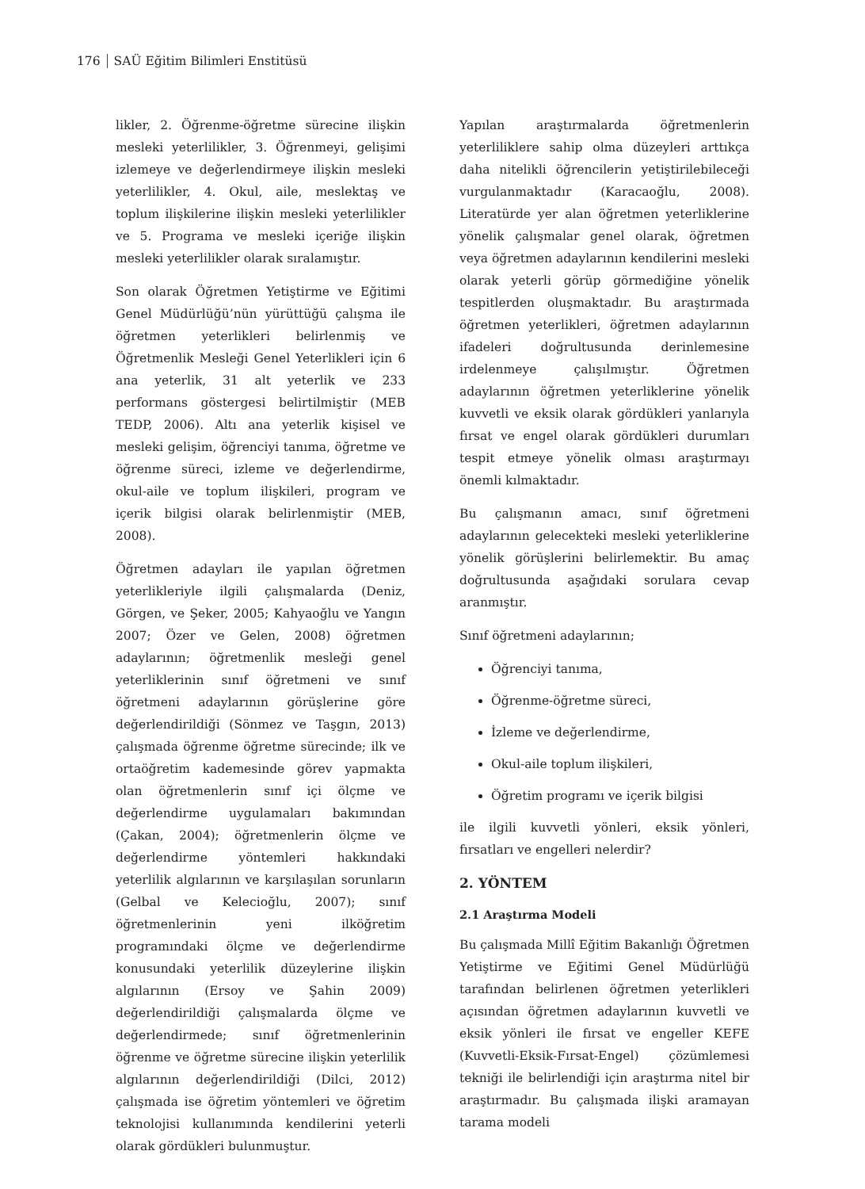176 SAÜ Eğitim Bilimleri Enstitüsü
likler, 2. Öğrenme-öğretme sürecine ilişkin mesleki yeterlilikler, 3. Öğrenmeyi, gelişimi izlemeye ve değerlendirmeye ilişkin mesleki yeterlilikler, 4. Okul, aile, meslektaş ve toplum ilişkilerine ilişkin mesleki yeterlilikler ve 5. Programa ve mesleki içeriğe ilişkin mesleki yeterlilikler olarak sıralamıştır.
Son olarak Öğretmen Yetiştirme ve Eğitimi Genel Müdürlüğü’nün yürüttüğü çalışma ile öğretmen yeterlikleri belirlenmiş ve Öğretmenlik Mesleği Genel Yeterlikleri için 6 ana yeterlik, 31 alt yeterlik ve 233 performans göstergesi belirtilmiştir (MEB TEDP, 2006). Altı ana yeterlik kişisel ve mesleki gelişim, öğrenciyi tanıma, öğretme ve öğrenme süreci, izleme ve değerlendirme, okul-aile ve toplum ilişkileri, program ve içerik bilgisi olarak belirlenmiştir (MEB, 2008).
Öğretmen adayları ile yapılan öğretmen yeterlikleriyle ilgili çalışmalarda (Deniz, Görgen, ve Şeker, 2005; Kahyaoğlu ve Yangın 2007; Özer ve Gelen, 2008) öğretmen adaylarının; öğretmenlik mesleği genel yeterliklerinin sınıf öğretmeni ve sınıf öğretmeni adaylarının görüşlerine göre değerlendirildiği (Sönmez ve Taşgın, 2013) çalışmada öğrenme öğretme sürecinde; ilk ve ortaöğretim kademesinde görev yapmakta olan öğretmenlerin sınıf içi ölçme ve değerlendirme uygulamaları bakımından (Çakan, 2004); öğretmenlerin ölçme ve değerlendirme yöntemleri hakkındaki yeterlilik algılarının ve karşılaşılan sorunların (Gelbal ve Kelecioğlu, 2007); sınıf öğretmenlerinin yeni ilköğretim programındaki ölçme ve değerlendirme konusundaki yeterlilik düzeylerine ilişkin algılarının (Ersoy ve Şahin 2009) değerlendirildiği çalışmalarda ölçme ve değerlendirmede; sınıf öğretmenlerinin öğrenme ve öğretme sürecine ilişkin yeterlilik algılarının değerlendirildiği (Dilci, 2012) çalışmada ise öğretim yöntemleri ve öğretim teknolojisi kullanımında kendilerini yeterli olarak gördükleri bulunmuştur.
Yapılan araştırmalarda öğretmenlerin yeterliliklere sahip olma düzeyleri arttıkça daha nitelikli öğrencilerin yetiştirilebileceği vurgulanmaktadır (Karacaoğlu, 2008). Literatürde yer alan öğretmen yeterliklerine yönelik çalışmalar genel olarak, öğretmen veya öğretmen adaylarının kendilerini mesleki olarak yeterli görüp görmediğine yönelik tespitlerden oluşmaktadır. Bu araştırmada öğretmen yeterlikleri, öğretmen adaylarının ifadeleri doğrultusunda derinlemesine irdelenmeye çalışılmıştır. Öğretmen adaylarının öğretmen yeterliklerine yönelik kuvvetli ve eksik olarak gördükleri yanlarıyla fırsat ve engel olarak gördükleri durumları tespit etmeye yönelik olması araştırmayı önemli kılmaktadır.
Bu çalışmanın amacı, sınıf öğretmeni adaylarının gelecekteki mesleki yeterliklerine yönelik görüşlerini belirlemektir. Bu amaç doğrultusunda aşağıdaki sorulara cevap aranmıştır.
Sınıf öğretmeni adaylarının;
Öğrenciyi tanıma,
Öğrenme-öğretme süreci,
İzleme ve değerlendirme,
Okul-aile toplum ilişkileri,
Öğretim programı ve içerik bilgisi
ile ilgili kuvvetli yönleri, eksik yönleri, fırsatları ve engelleri nelerdir?
2. YÖNTEM
2.1 Araştırma Modeli
Bu çalışmada Millî Eğitim Bakanlığı Öğretmen Yetiştirme ve Eğitimi Genel Müdürlüğü tarafından belirlenen öğretmen yeterlikleri açısından öğretmen adaylarının kuvvetli ve eksik yönleri ile fırsat ve engeller KEFE (Kuvvetli-Eksik-Fırsat-Engel) çözümlemesi tekniği ile belirlendiği için araştırma nitel bir araştırmadır. Bu çalışmada ilişki aramayan tarama modeli